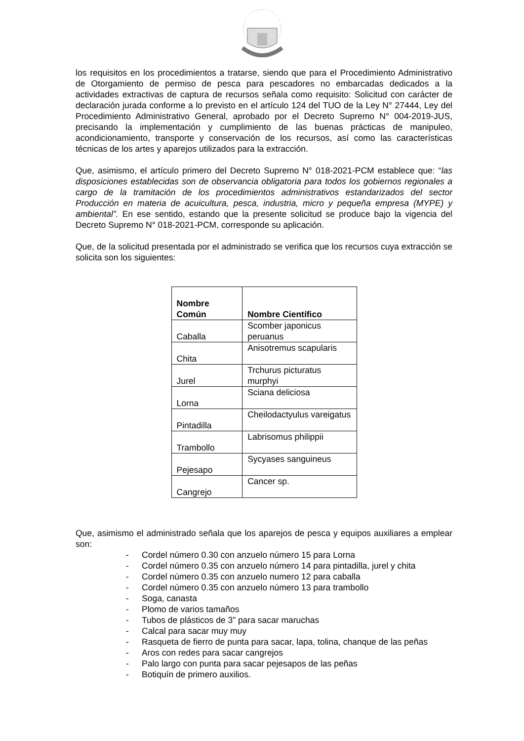los requisitos en los procedimientos a tratarse, siendo que para el Procedimiento Administrativo de Otorgamiento de permiso de pesca para pescadores no embarcadas dedicados a la actividades extractivas de captura de recursos señala como requisito: Solicitud con carácter de declaración jurada conforme a lo previsto en el artículo 124 del TUO de la Ley N° 27444, Ley del Procedimiento Administrativo General, aprobado por el Decreto Supremo N° 004-2019-JUS, precisando la implementación y cumplimiento de las buenas prácticas de manipuleo, acondicionamiento, transporte y conservación de los recursos, así como las características técnicas de los artes y aparejos utilizados para la extracción.
Que, asimismo, el artículo primero del Decreto Supremo N° 018-2021-PCM establece que: “las disposiciones establecidas son de observancia obligatoria para todos los gobiernos regionales a cargo de la tramitación de los procedimientos administrativos estandarizados del sector Producción en materia de acuicultura, pesca, industria, micro y pequeña empresa (MYPE) y ambiental”. En ese sentido, estando que la presente solicitud se produce bajo la vigencia del Decreto Supremo N° 018-2021-PCM, corresponde su aplicación.
Que, de la solicitud presentada por el administrado se verifica que los recursos cuya extracción se solicita son los siguientes:
| Nombre Común | Nombre Científico |
| --- | --- |
| Caballa | Scomber japonicus peruanus |
| Chita | Anisotremus scapularis |
| Jurel | Trchurus picturatus murphyi |
| Lorna | Sciana deliciosa |
| Pintadilla | Cheilodactyulus vareigatus |
| Trambollo | Labrisomus philippii |
| Pejesapo | Sycyases sanguineus |
| Cangrejo | Cancer sp. |
Que, asimismo el administrado señala que los aparejos de pesca y equipos auxiliares a emplear son:
- Cordel número 0.30 con anzuelo número 15 para Lorna
- Cordel número 0.35 con anzuelo número 14 para pintadilla, jurel y chita
- Cordel número 0.35 con anzuelo numero 12 para caballa
- Cordel número 0.35 con anzuelo número 13 para trambollo
- Soga, canasta
- Plomo de varios tamaños
- Tubos de plásticos de 3” para sacar maruchas
- Calcal para sacar muy muy
- Rasqueta de fierro de punta para sacar, lapa, tolina, chanque de las peñas
- Aros con redes para sacar cangrejos
- Palo largo con punta para sacar pejesapos de las peñas
- Botiquín de primero auxilios.